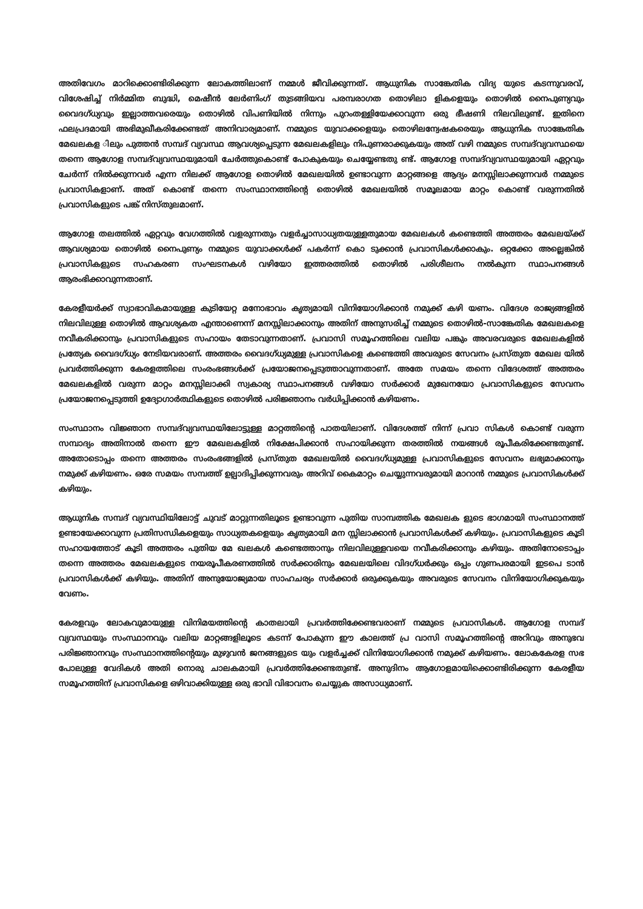അതിവേഗം മാറിക്കൊണ്ടിരിക്കുന്ന ലോകത്തിലാണ് നമ്മൾ ജീവിക്കുന്നത്. ആധുനിക സാങ്കേതിക വിദ്യ യുടെ കടന്നുവരവ്, വിശേഷിച്ച് നിർമ്മിത ബുദ്ധി, മെഷീൻ ലേർണിംഗ് തുടങ്ങിയവ പരമ്പരാഗത തൊഴിലാ ളികളെയും തൊഴിൽ നൈപുണ്യവും വൈദഗ്ധ്യവും ഇല്ലാത്തവരെയും തൊഴിൽ വിപണിയിൽ നിന്നും പുറംതള്ളിയേക്കാവുന്ന ഒരു ഭീഷണി നിലവിലുണ്ട്. ഇതിനെ ഫലപ്രദമായി അഭിമുഖീകരിക്കേണ്ടത് അനിവാര്യമാണ്. നമ്മുടെ യുവാക്കളെയും തൊഴിലന്വേഷകരെയും ആധുനിക സാങ്കേതിക മേഖലകള ിലും പുത്തൻ സമ്പദ് വ്യവസ്ഥ ആവശ്യപ്പെടുന്ന മേഖലകളിലും നിപുണരാക്കുകയും അത് വഴി നമ്മുടെ സമ്പദ്‌വ്യവസ്ഥയെ തന്നെ ആഗോള സമ്പദ്‌വ്യവസ്ഥയുമായി ചേർത്തുകൊണ്ട് പോകുകയും ചെയ്യേണ്ടതു ണ്ട്. ആഗോള സമ്പദ്‌വ്യവസ്ഥയുമായി ഏറ്റവും ചേർന്ന് നിൽക്കുന്നവർ എന്ന നിലക്ക് ആഗോള തൊഴിൽ മേഖലയിൽ ഉണ്ടാവുന്ന മാറ്റങ്ങളെ ആദ്യം മനസ്സിലാക്കുന്നവർ നമ്മുടെ പ്രവാസികളാണ്. അത് കൊണ്ട് തന്നെ സംസ്ഥാനത്തിന്റെ തൊഴിൽ മേഖലയിൽ സമൂലമായ മാറ്റം കൊണ്ട് വരുന്നതിൽ പ്രവാസികളുടെ പങ്ക് നിസ്തുലമാണ്.
ആഗോള തലത്തിൽ ഏറ്റവും വേഗത്തിൽ വളരുന്നതും വളർച്ചാസാധ്യതയുള്ളതുമായ മേഖലകൾ കണ്ടെത്തി അത്തരം മേഖലയ്ക്ക് ആവശ്യമായ തൊഴിൽ നൈപുണ്യം നമ്മുടെ യുവാക്കൾക്ക് പകർന്ന് കൊ ടുക്കാൻ പ്രവാസികൾക്കാകും. ഒറ്റക്കോ അല്ലെങ്കിൽ പ്രവാസികളുടെ സഹകരണ സംഘടനകൾ വഴിയോ ഇത്തരത്തിൽ തൊഴിൽ പരിശീലനം നൽകുന്ന സ്ഥാപനങ്ങൾ ആരംഭിക്കാവുന്നതാണ്.
കേരളീയർക്ക് സ്വാഭാവികമായുള്ള കുടിയേറ്റ മനോഭാവം കൃത്യമായി വിനിയോഗിക്കാൻ നമുക്ക് കഴി യണം. വിദേശ രാജ്യങ്ങളിൽ നിലവിലുള്ള തൊഴിൽ ആവശ്യകത എന്താണെന്ന് മനസ്സിലാക്കാനും അതിന് അനുസരിച്ച് നമ്മുടെ തൊഴിൽ-സാങ്കേതിക മേഖലകളെ നവീകരിക്കാനും പ്രവാസികളുടെ സഹായം തേടാവുന്നതാണ്. പ്രവാസി സമൂഹത്തിലെ വലിയ പങ്കും അവരവരുടെ മേഖലകളിൽ പ്രത്യേക വൈദഗ്ധ്യം നേടിയവരാണ്. അത്തരം വൈദഗ്ധ്യമുള്ള പ്രവാസികളെ കണ്ടെത്തി അവരുടെ സേവനം പ്രസ്തുത മേഖല യിൽ പ്രവർത്തിക്കുന്ന കേരളത്തിലെ സംരംഭങ്ങൾക്ക് പ്രയോജനപ്പെടുത്താവുന്നതാണ്. അതേ സമയം തന്നെ വിദേശത്ത് അത്തരം മേഖലകളിൽ വരുന്ന മാറ്റം മനസ്സിലാക്കി സ്വകാര്യ സ്ഥാപനങ്ങൾ വഴിയോ സർക്കാർ മുഖേനയോ പ്രവാസികളുടെ സേവനം പ്രയോജനപ്പെടുത്തി ഉദ്യോഗാർത്ഥികളുടെ തൊഴിൽ പരിജ്ഞാനം വർധിപ്പിക്കാൻ കഴിയണം.
സംസ്ഥാനം വിജ്ഞാന സമ്പദ്‌വ്യവസ്ഥയിലോട്ടുള്ള മാറ്റത്തിന്റെ പാതയിലാണ്. വിദേശത്ത് നിന്ന് പ്രവാ സികൾ കൊണ്ട് വരുന്ന സമ്പാദ്യം അതിനാൽ തന്നെ ഈ മേഖലകളിൽ നിക്ഷേപിക്കാൻ സഹായിക്കുന്ന തരത്തിൽ നയങ്ങൾ രൂപീകരിക്കേണ്ടതുണ്ട്. അതോടൊപ്പം തന്നെ അത്തരം സംരംഭങ്ങളിൽ പ്രസ്തുത മേഖലയിൽ വൈദഗ്ധ്യമുള്ള പ്രവാസികളുടെ സേവനം ലഭ്യമാക്കാനും നമുക്ക് കഴിയണം. ഒരേ സമയം സമ്പത്ത് ഉല്പാദിപ്പിക്കുന്നവരും അറിവ് കൈമാറ്റം ചെയ്യുന്നവരുമായി മാറാൻ നമ്മുടെ പ്രവാസികൾക്ക് കഴിയും.
ആധുനിക സമ്പദ് വ്യവസ്ഥിയിലോട്ട് ചുവട് മാറ്റുന്നതിലൂടെ ഉണ്ടാവുന്ന പുതിയ സാമ്പത്തിക മേഖലക ളുടെ ഭാഗമായി സംസ്ഥാനത്ത് ഉണ്ടായേക്കാവുന്ന പ്രതിസന്ധികളെയും സാധ്യതകളെയും കൃത്യമായി മന സ്സിലാക്കാൻ പ്രവാസികൾക്ക് കഴിയും. പ്രവാസികളുടെ കൂടി സഹായത്തോട് കൂടി അത്തരം പുതിയ മേ ഖലകൾ കണ്ടെത്താനും നിലവിലുള്ളവയെ നവീകരിക്കാനും കഴിയും. അതിനോടൊപ്പം തന്നെ അത്തരം മേഖലകളുടെ നയരൂപീകരണത്തിൽ സർക്കാരിനും മേഖലയിലെ വിദഗ്ധർക്കും ഒപ്പം ഗുണപരമായി ഇടപെ ടാൻ പ്രവാസികൾക്ക് കഴിയും. അതിന് അനുയോജ്യമായ സാഹചര്യം സർക്കാർ ഒരുക്കുകയും അവരുടെ സേവനം വിനിയോഗിക്കുകയും വേണം.
കേരളവും ലോകവുമായുള്ള വിനിമയത്തിന്റെ കാതലായി പ്രവർത്തിക്കേണ്ടവരാണ് നമ്മുടെ പ്രവാസികൾ. ആഗോള സമ്പദ് വ്യവസ്ഥയും സംസ്ഥാനവും വലിയ മാറ്റങ്ങളിലൂടെ കടന്ന് പോകുന്ന ഈ കാലത്ത് പ്ര വാസി സമൂഹത്തിന്റെ അറിവും അനുഭവ പരിജ്ഞാനവും സംസ്ഥാനത്തിന്റെയും മുഴുവൻ ജനങ്ങളുടെ യും വളർച്ചക്ക് വിനിയോഗിക്കാൻ നമുക്ക് കഴിയണം. ലോകകേരള സഭ പോലുള്ള വേദികൾ അതി നൊരു ചാലകമായി പ്രവർത്തിക്കേണ്ടതുണ്ട്. അനുദിനം ആഗോളമായിക്കൊണ്ടിരിക്കുന്ന കേരളീയ സമൂഹത്തിന് പ്രവാസികളെ ഒഴിവാക്കിയുള്ള ഒരു ഭാവി വിഭാവനം ചെയ്യുക അസാധ്യമാണ്.